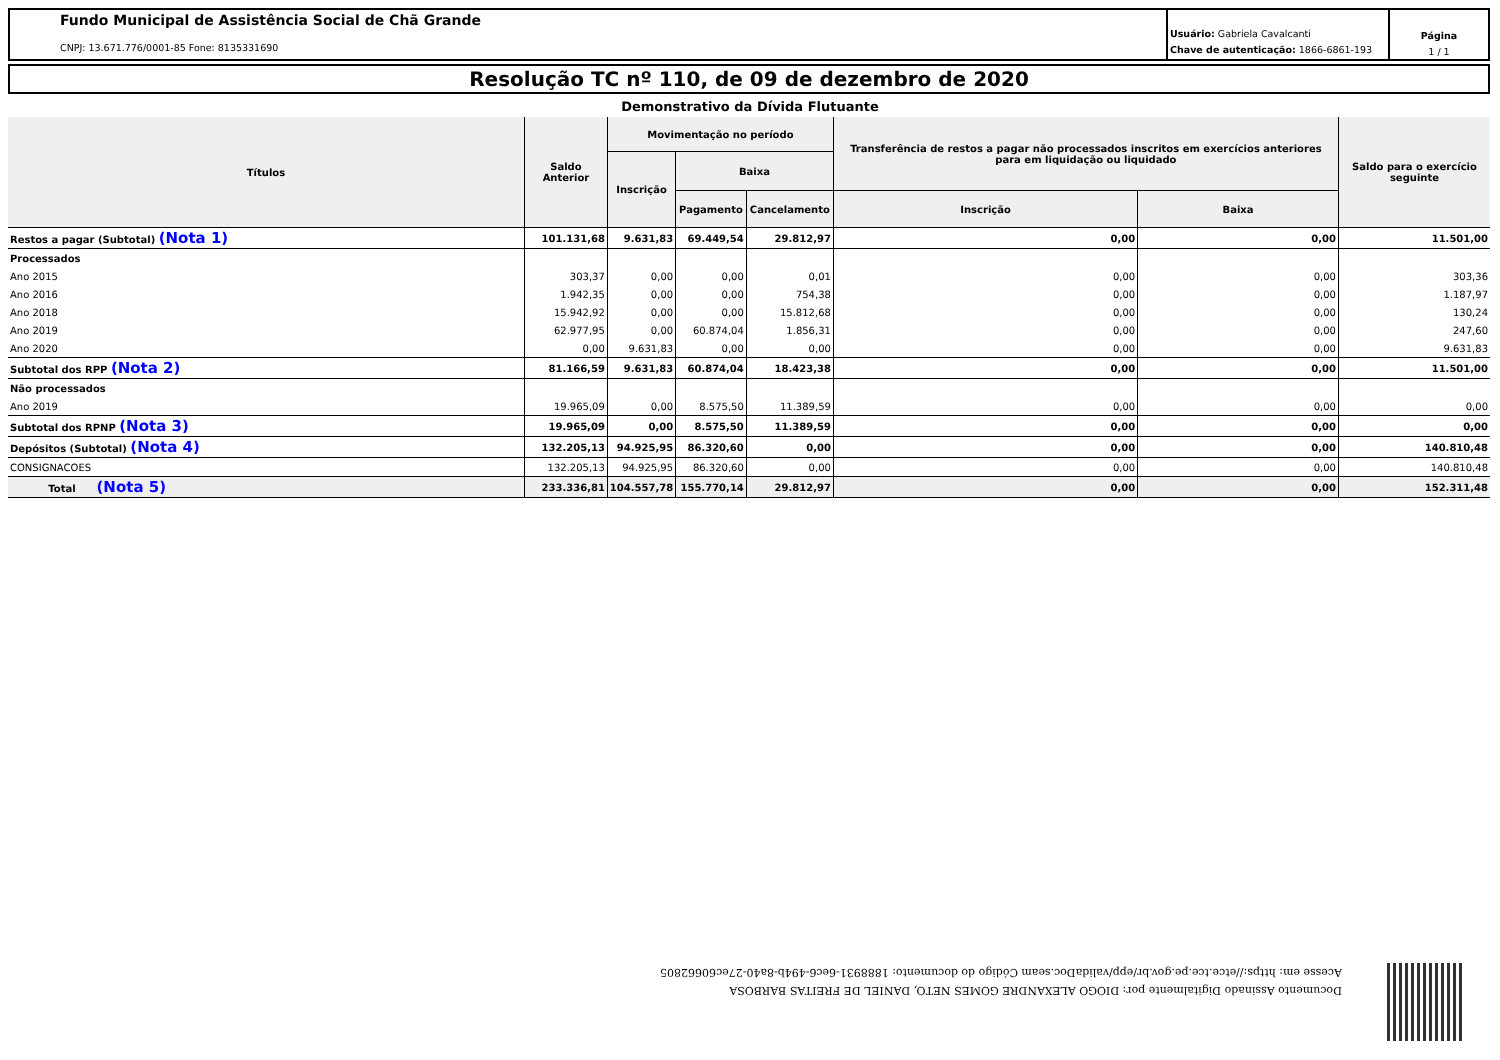Fundo Municipal de Assistência Social de Chã Grande
CNPJ: 13.671.776/0001-85 Fone: 8135331690
Usuário: Gabriela Cavalcanti
Chave de autenticação: 1866-6861-193
Página
1 / 1
Resolução TC nº 110, de 09 de dezembro de 2020
Demonstrativo da Dívida Flutuante
| Títulos | Saldo Anterior | Movimentação no período | | | Transferência de restos a pagar não processados inscritos em exercícios anteriores para em liquidação ou liquidado | | Saldo para o exercício seguinte |
| --- | --- | --- | --- | --- | --- | --- | --- |
| | | Inscrição | Baixa | | | | |
| | | | Pagamento | Cancelamento | Inscrição | Baixa | |
| Restos a pagar (Subtotal) (Nota 1) | 101.131,68 | 9.631,83 | 69.449,54 | 29.812,97 | 0,00 | 0,00 | 11.501,00 |
| Processados | | | | | | | |
| Ano 2015 | 303,37 | 0,00 | 0,00 | 0,01 | 0,00 | 0,00 | 303,36 |
| Ano 2016 | 1.942,35 | 0,00 | 0,00 | 754,38 | 0,00 | 0,00 | 1.187,97 |
| Ano 2018 | 15.942,92 | 0,00 | 0,00 | 15.812,68 | 0,00 | 0,00 | 130,24 |
| Ano 2019 | 62.977,95 | 0,00 | 60.874,04 | 1.856,31 | 0,00 | 0,00 | 247,60 |
| Ano 2020 | 0,00 | 9.631,83 | 0,00 | 0,00 | 0,00 | 0,00 | 9.631,83 |
| Subtotal dos RPP (Nota 2) | 81.166,59 | 9.631,83 | 60.874,04 | 18.423,38 | 0,00 | 0,00 | 11.501,00 |
| Não processados | | | | | | | |
| Ano 2019 | 19.965,09 | 0,00 | 8.575,50 | 11.389,59 | 0,00 | 0,00 | 0,00 |
| Subtotal dos RPNP (Nota 3) | 19.965,09 | 0,00 | 8.575,50 | 11.389,59 | 0,00 | 0,00 | 0,00 |
| Depósitos (Subtotal) (Nota 4) | 132.205,13 | 94.925,95 | 86.320,60 | 0,00 | 0,00 | 0,00 | 140.810,48 |
| CONSIGNACOES | 132.205,13 | 94.925,95 | 86.320,60 | 0,00 | 0,00 | 0,00 | 140.810,48 |
| Total (Nota 5) | 233.336,81 | 104.557,78 | 155.770,14 | 29.812,97 | 0,00 | 0,00 | 152.311,48 |
Documento Assinado Digitalmente por: DIOGO ALEXANDRE GOMES NETO, DANIEL DE FREITAS BARBOSA
Acesse em: https://etce.tce.pe.gov.br/epp/validaDoc.seam Código do documento: 1888931-6ec6-494b-8a40-27ec60662805